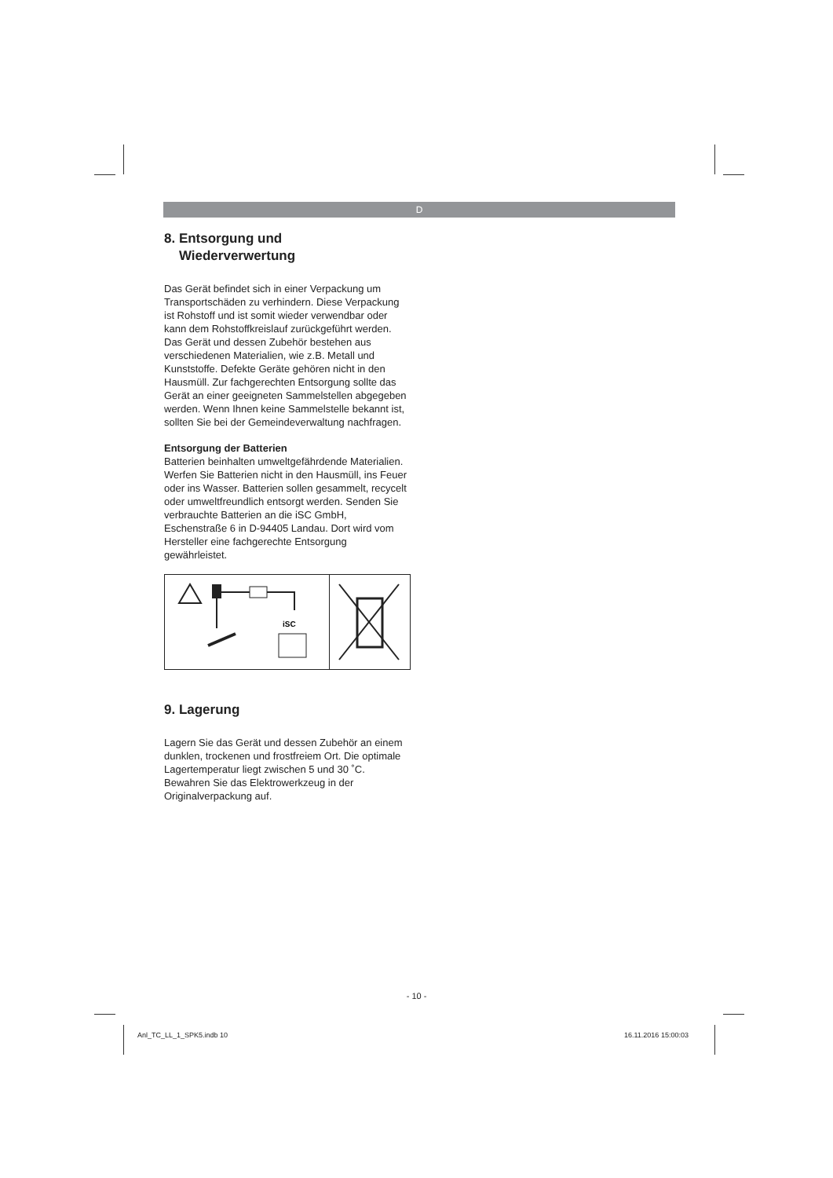D
8. Entsorgung und
Wiederverwertung
Das Gerät befindet sich in einer Verpackung um Transportschäden zu verhindern. Diese Verpackung ist Rohstoff und ist somit wieder verwendbar oder kann dem Rohstoffkreislauf zurückgeführt werden. Das Gerät und dessen Zubehör bestehen aus verschiedenen Materialien, wie z.B. Metall und Kunststoffe. Defekte Geräte gehören nicht in den Hausmüll. Zur fachgerechten Entsorgung sollte das Gerät an einer geeigneten Sammelstellen abgegeben werden. Wenn Ihnen keine Sammelstelle bekannt ist, sollten Sie bei der Gemeindeverwaltung nachfragen.
Entsorgung der Batterien
Batterien beinhalten umweltgefährdende Materialien. Werfen Sie Batterien nicht in den Hausmüll, ins Feuer oder ins Wasser. Batterien sollen gesammelt, recycelt oder umweltfreundlich entsorgt werden. Senden Sie verbrauchte Batterien an die iSC GmbH, Eschenstraße 6 in D-94405 Landau. Dort wird vom Hersteller eine fachgerechte Entsorgung gewährleistet.
iSC
9. Lagerung
Lagern Sie das Gerät und dessen Zubehör an einem dunklen, trockenen und frostfreiem Ort. Die optimale Lagertemperatur liegt zwischen 5 und 30 ˚C. Bewahren Sie das Elektrowerkzeug in der Originalverpackung auf.
- 10 -
Anl_TC_LL_1_SPK5.indb 10 16.11.2016 15:00:03